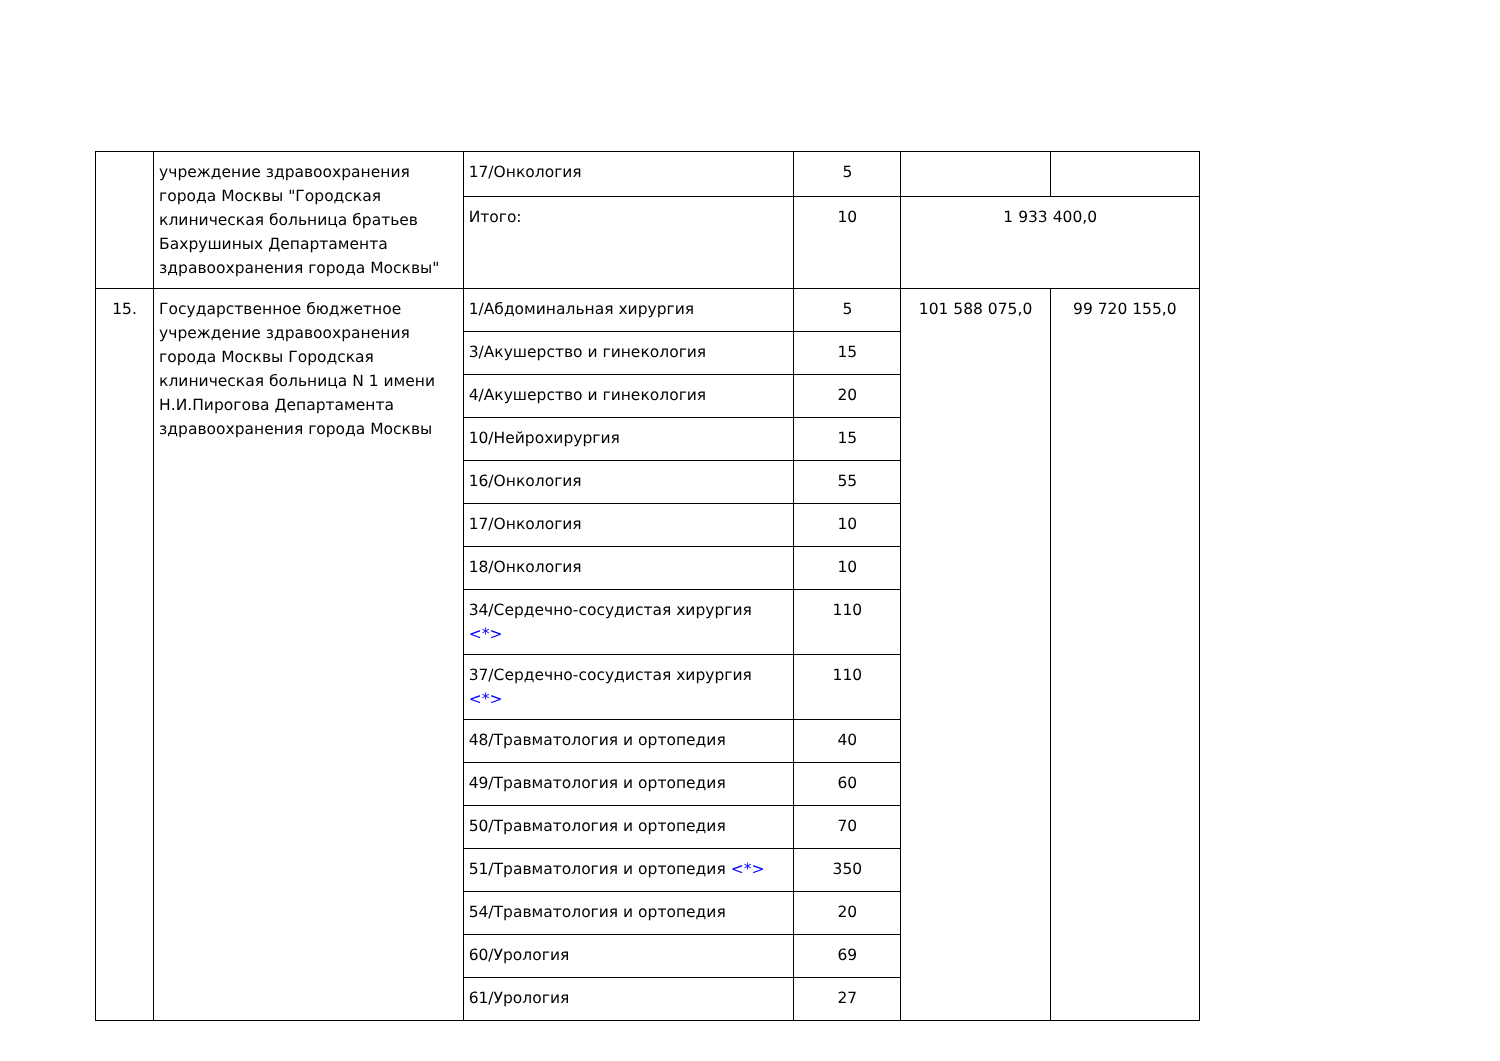| | учреждение здравоохранения города Москвы "Городская клиническая больница братьев Бахрушиных Департамента здравоохранения города Москвы" | 17/Онкология | 5 | | |
| | | Итого: | 10 | 1 933 400,0 | |
| 15. | Государственное бюджетное учреждение здравоохранения города Москвы Городская клиническая больница N 1 имени Н.И.Пирогова Департамента здравоохранения города Москвы | 1/Абдоминальная хирургия | 5 | 101 588 075,0 | 99 720 155,0 |
| | | 3/Акушерство и гинекология | 15 | | |
| | | 4/Акушерство и гинекология | 20 | | |
| | | 10/Нейрохирургия | 15 | | |
| | | 16/Онкология | 55 | | |
| | | 17/Онкология | 10 | | |
| | | 18/Онкология | 10 | | |
| | | 34/Сердечно-сосудистая хирургия <*> | 110 | | |
| | | 37/Сердечно-сосудистая хирургия <*> | 110 | | |
| | | 48/Травматология и ортопедия | 40 | | |
| | | 49/Травматология и ортопедия | 60 | | |
| | | 50/Травматология и ортопедия | 70 | | |
| | | 51/Травматология и ортопедия <*> | 350 | | |
| | | 54/Травматология и ортопедия | 20 | | |
| | | 60/Урология | 69 | | |
| | | 61/Урология | 27 | | |